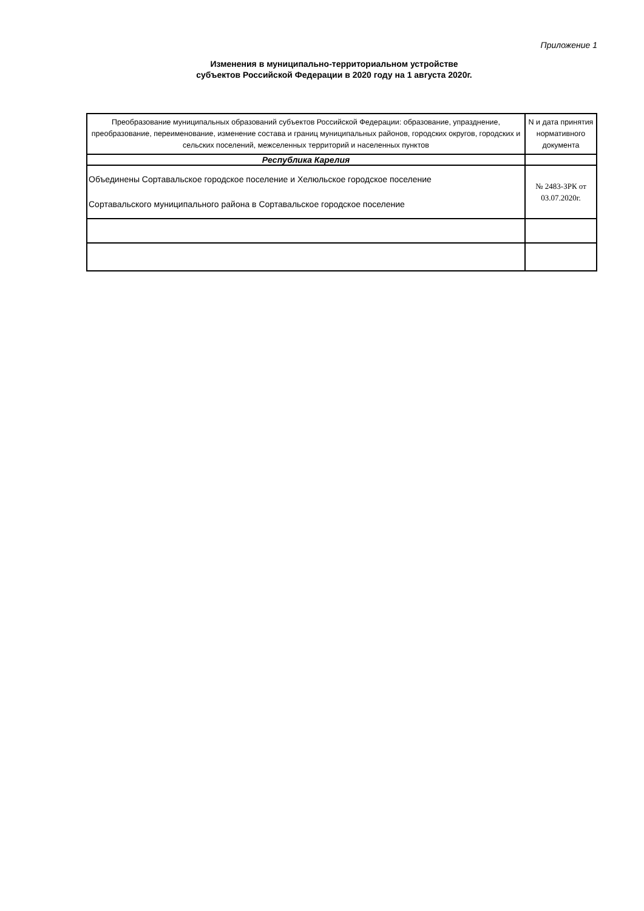Приложение 1
Изменения в муниципально-территориальном устройстве
субъектов Российской Федерации в 2020 году на 1 августа 2020г.
| Преобразование муниципальных образований субъектов Российской Федерации: образование, упразднение, преобразование, переименование, изменение состава и границ муниципальных районов, городских округов, городских и сельских поселений, межселенных территорий и населенных пунктов | N и дата принятия нормативного документа |
| --- | --- |
| Республика Карелия | |
| Объединены Сортавальское городское поселение и Хелюльское городское поселение Сортавальского муниципального района в Сортавальское городское поселение | № 2483-ЗРК от 03.07.2020г. |